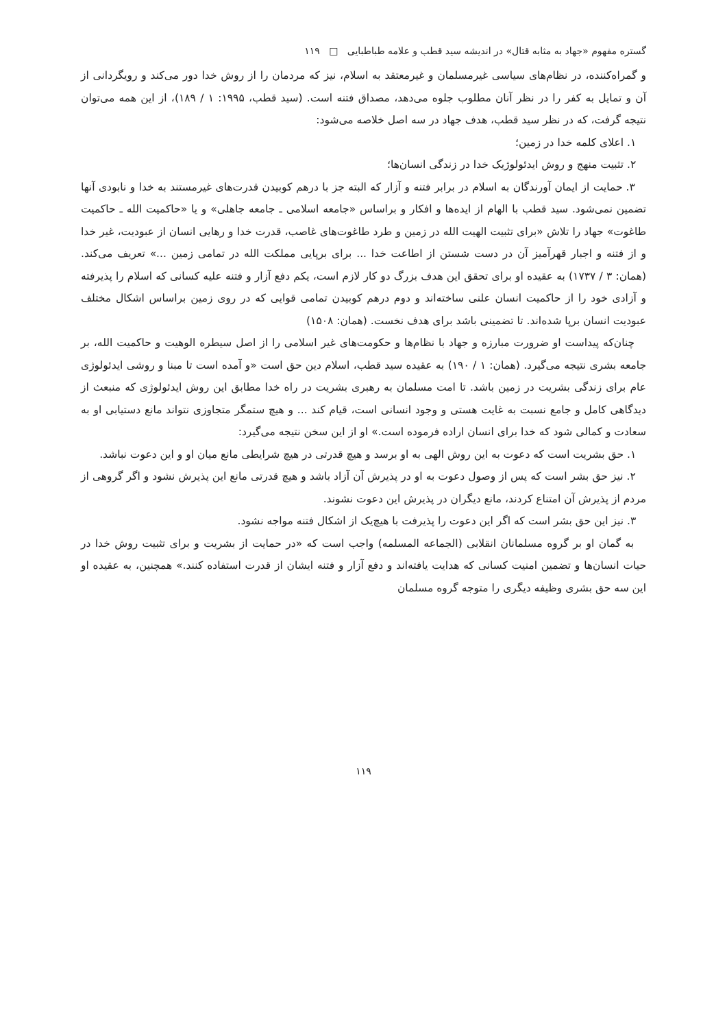گستره مفهوم «جهاد به مثابه قتال» در اندیشه سید قطب و علامه طباطبایی □ ۱۱۹
و گمراه‌کننده، در نظام‌های سیاسی غیرمسلمان و غیرمعتقد به اسلام، نیز که مردمان را از روش خدا دور می‌کند و رویگردانی از آن و تمایل به کفر را در نظر آنان مطلوب جلوه می‌دهد، مصداق فتنه است. (سید قطب، ۱۹۹۵: ۱ / ۱۸۹)، از این همه می‌توان نتیجه گرفت، که در نظر سید قطب، هدف جهاد در سه اصل خلاصه می‌شود:
۱. اعلای کلمه خدا در زمین؛
۲. تثبیت منهج و روش ایدئولوژیک خدا در زندگی انسان‌ها؛
۳. حمایت از ایمان آورندگان به اسلام در برابر فتنه و آزار که البته جز با درهم کوبیدن قدرت‌های غیرمستند به خدا و نابودی آنها تضمین نمی‌شود. سید قطب با الهام از ایده‌ها و افکار و براساس «جامعه اسلامی ـ جامعه جاهلی» و یا «حاکمیت الله ـ حاکمیت طاغوت» جهاد را تلاش «برای تثبیت الهیت الله در زمین و طرد طاغوت‌های غاصب، قدرت خدا و رهایی انسان از عبودیت، غیر خدا و از فتنه و اجبار قهرآمیز آن در دست شستن از اطاعت خدا ... برای برپایی مملکت الله در تمامی زمین ...» تعریف می‌کند. (همان: ۳ / ۱۷۳۷) به عقیده او برای تحقق این هدف بزرگ دو کار لازم است، یکم دفع آزار و فتنه علیه کسانی که اسلام را پذیرفته و آزادی خود را از حاکمیت انسان علنی ساخته‌اند و دوم درهم کوبیدن تمامی قوایی که در روی زمین براساس اشکال مختلف عبودیت انسان برپا شده‌اند. تا تضمینی باشد برای هدف نخست. (همان: ۱۵۰۸)
چنان‌که پیداست او ضرورت مبارزه و جهاد با نظام‌ها و حکومت‌های غیر اسلامی را از اصل سیطره الوهیت و حاکمیت الله، بر جامعه بشری نتیجه می‌گیرد. (همان: ۱ / ۱۹۰) به عقیده سید قطب، اسلام دین حق است «و آمده است تا مبنا و روشی ایدئولوژی عام برای زندگی بشریت در زمین باشد. تا امت مسلمان به رهبری بشریت در راه خدا مطابق این روش ایدئولوژی که منبعث از دیدگاهی کامل و جامع نسبت به غایت هستی و وجود انسانی است، قیام کند ... و هیچ ستمگر متجاوزی نتواند مانع دستیابی او به سعادت و کمالی شود که خدا برای انسان اراده فرموده است.» او از این سخن نتیجه می‌گیرد:
۱. حق بشریت است که دعوت به این روش الهی به او برسد و هیچ قدرتی در هیچ شرایطی مانع میان او و این دعوت نباشد.
۲. نیز حق بشر است که پس از وصول دعوت به او در پذیرش آن آزاد باشد و هیچ قدرتی مانع این پذیرش نشود و اگر گروهی از مردم از پذیرش آن امتناع کردند، مانع دیگران در پذیرش این دعوت نشوند.
۳. نیز این حق بشر است که اگر این دعوت را پذیرفت با هیچ‌یک از اشکال فتنه مواجه نشود.
به گمان او بر گروه مسلمانان انقلابی (الجماعه المسلمه) واجب است که «در حمایت از بشریت و برای تثبیت روش خدا در حیات انسان‌ها و تضمین امنیت کسانی که هدایت یافته‌اند و دفع آزار و فتنه ایشان از قدرت استفاده کنند.» همچنین، به عقیده او این سه حق بشری وظیفه دیگری را متوجه گروه مسلمان
۱۱۹